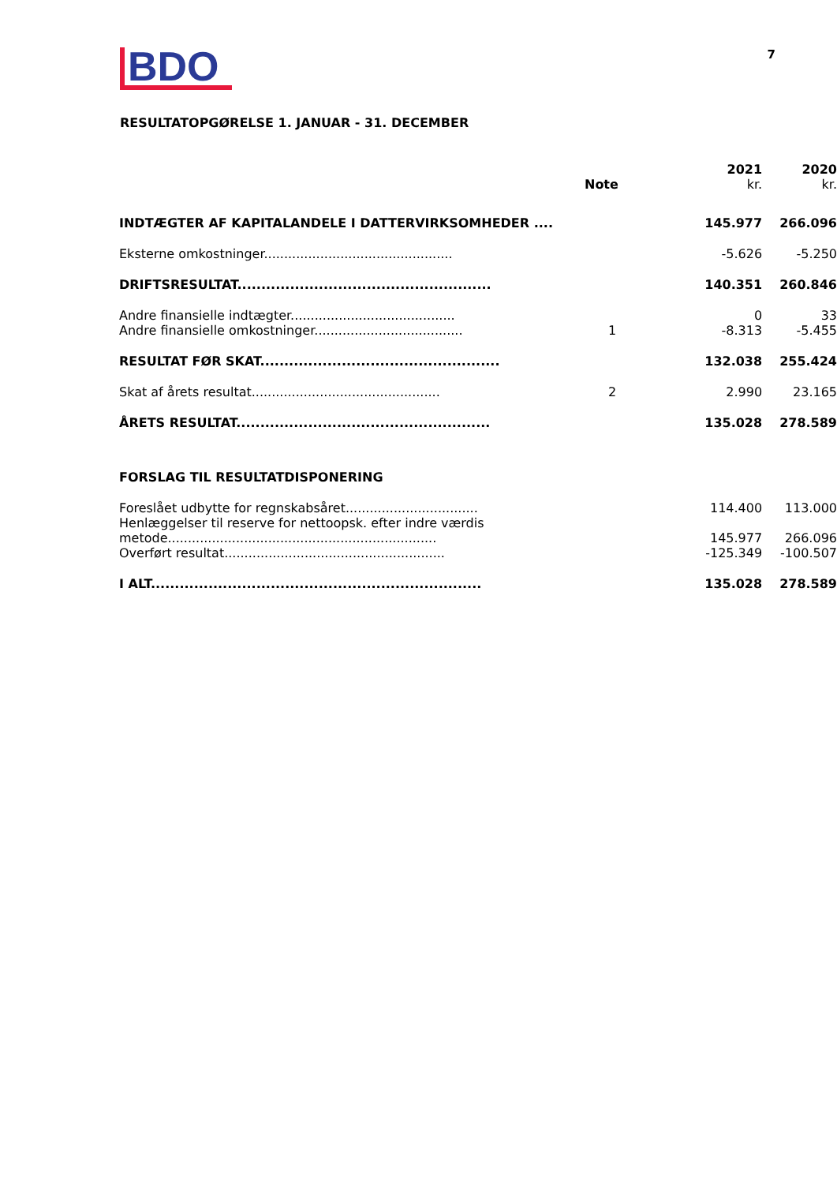BDO
7
RESULTATOPGØRELSE 1. JANUAR - 31. DECEMBER
| | Note | 2021 kr. | 2020 kr. |
| --- | --- | --- | --- |
| INDTÆGTER AF KAPITALANDELE I DATTERVIRKSOMHEDER .... | | 145.977 | 266.096 |
| Eksterne omkostninger............................................... | | -5.626 | -5.250 |
| DRIFTSRESULTAT..................................................... | | 140.351 | 260.846 |
| Andre finansielle indtægter......................................... | | 0 | 33 |
| Andre finansielle omkostninger..................................... | 1 | -8.313 | -5.455 |
| RESULTAT FØR SKAT.................................................. | | 132.038 | 255.424 |
| Skat af årets resultat............................................... | 2 | 2.990 | 23.165 |
| ÅRETS RESULTAT..................................................... | | 135.028 | 278.589 |
| FORSLAG TIL RESULTATDISPONERING | | | |
| Foreslået udbytte for regnskabsåret................................. | | 114.400 | 113.000 |
| Henlæggelser til reserve for nettoopsk. efter indre værdis metode................................................................... | | 145.977 | 266.096 |
| Overført resultat....................................................... | | -125.349 | -100.507 |
| I ALT..................................................................... | | 135.028 | 278.589 |